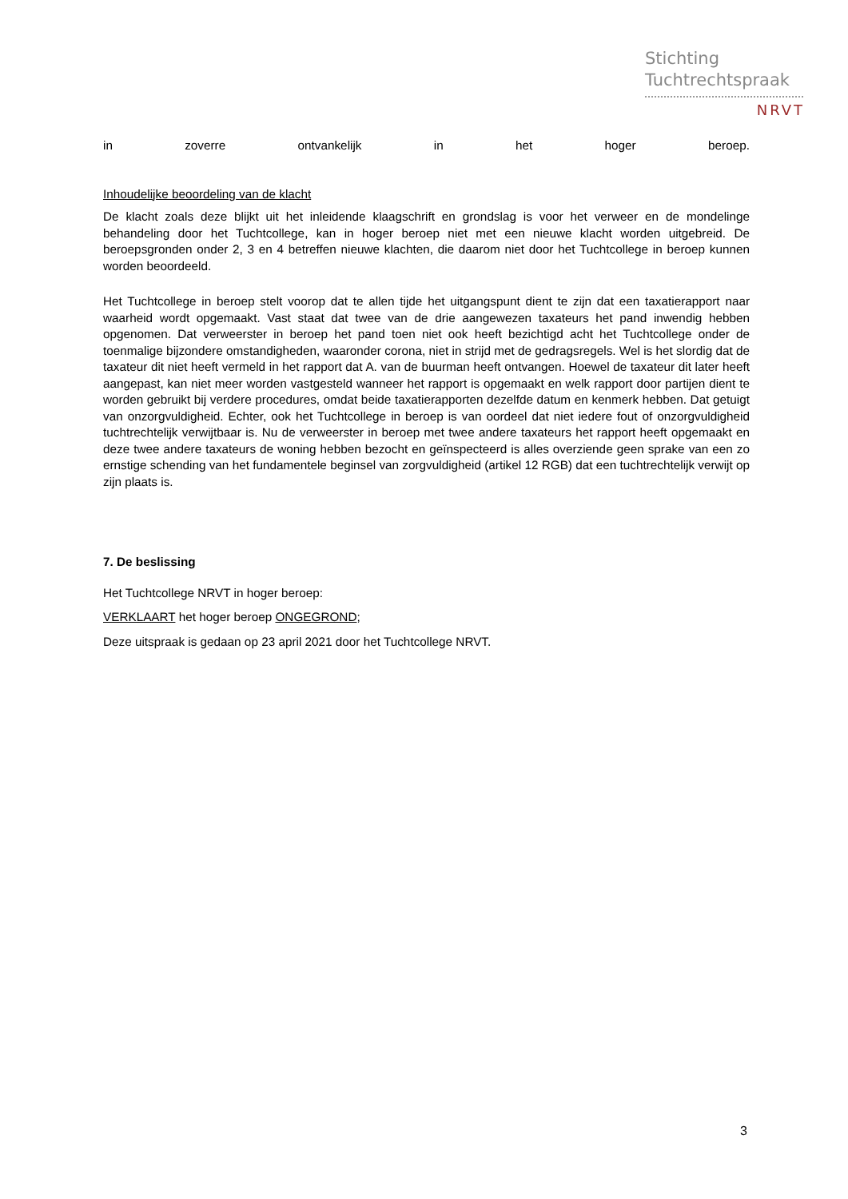Stichting
Tuchtrechtspraak
NRVT
in zoverre ontvankelijk in het hoger beroep.
Inhoudelijke beoordeling van de klacht
De klacht zoals deze blijkt uit het inleidende klaagschrift en grondslag is voor het verweer en de mondelinge behandeling door het Tuchtcollege, kan in hoger beroep niet met een nieuwe klacht worden uitgebreid. De beroepsgronden onder 2, 3 en 4 betreffen nieuwe klachten, die daarom niet door het Tuchtcollege in beroep kunnen worden beoordeeld.
Het Tuchtcollege in beroep stelt voorop dat te allen tijde het uitgangspunt dient te zijn dat een taxatierapport naar waarheid wordt opgemaakt. Vast staat dat twee van de drie aangewezen taxateurs het pand inwendig hebben opgenomen. Dat verweerster in beroep het pand toen niet ook heeft bezichtigd acht het Tuchtcollege onder de toenmalige bijzondere omstandigheden, waaronder corona, niet in strijd met de gedragsregels. Wel is het slordig dat de taxateur dit niet heeft vermeld in het rapport dat A. van de buurman heeft ontvangen. Hoewel de taxateur dit later heeft aangepast, kan niet meer worden vastgesteld wanneer het rapport is opgemaakt en welk rapport door partijen dient te worden gebruikt bij verdere procedures, omdat beide taxatierapporten dezelfde datum en kenmerk hebben. Dat getuigt van onzorgvuldigheid. Echter, ook het Tuchtcollege in beroep is van oordeel dat niet iedere fout of onzorgvuldigheid tuchtrechtelijk verwijtbaar is. Nu de verweerster in beroep met twee andere taxateurs het rapport heeft opgemaakt en deze twee andere taxateurs de woning hebben bezocht en geïnspecteerd is alles overziende geen sprake van een zo ernstige schending van het fundamentele beginsel van zorgvuldigheid (artikel 12 RGB) dat een tuchtrechtelijk verwijt op zijn plaats is.
7. De beslissing
Het Tuchtcollege NRVT in hoger beroep:
VERKLAART het hoger beroep ONGEGROND;
Deze uitspraak is gedaan op 23 april 2021 door het Tuchtcollege NRVT.
3